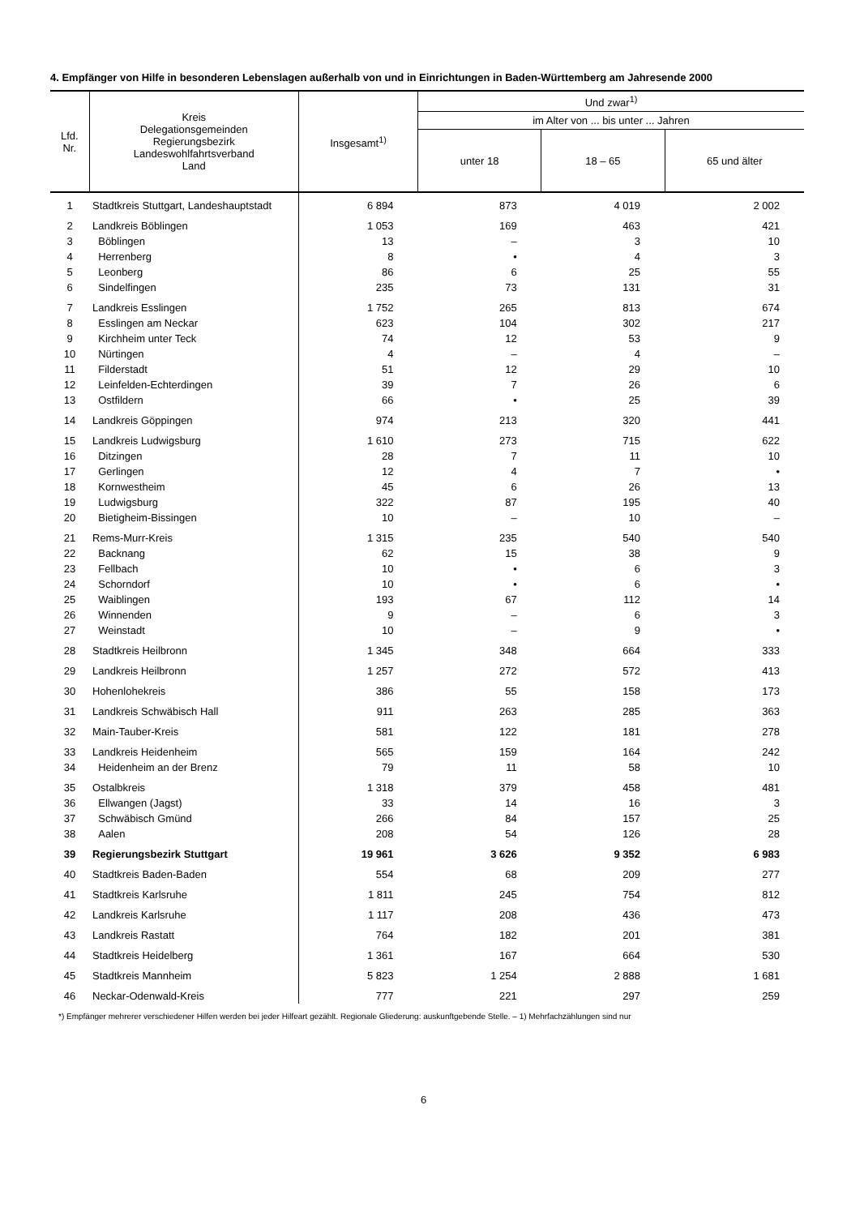4. Empfänger von Hilfe in besonderen Lebenslagen außerhalb von und in Einrichtungen in Baden-Württemberg am Jahresende 2000
| Lfd. Nr. | Kreis Delegationsgemeinden Regierungsbezirk Landeswohlfahrtsverband Land | Insgesamt<sup>1)</sup> | Und zwar<sup>1)</sup> | | |
| --- | --- | --- | --- | --- | --- |
| | | | im Alter von ... bis unter ... Jahren | | |
| | | | unter 18 | 18 – 65 | 65 und älter |
| 1 | Stadtkreis Stuttgart, Landeshauptstadt | 6 894 | 873 | 4 019 | 2 002 |
| 2 | Landkreis Böblingen | 1 053 | 169 | 463 | 421 |
| 3 | Böblingen | 13 | – | 3 | 10 |
| 4 | Herrenberg | 8 | • | 4 | 3 |
| 5 | Leonberg | 86 | 6 | 25 | 55 |
| 6 | Sindelfingen | 235 | 73 | 131 | 31 |
| 7 | Landkreis Esslingen | 1 752 | 265 | 813 | 674 |
| 8 | Esslingen am Neckar | 623 | 104 | 302 | 217 |
| 9 | Kirchheim unter Teck | 74 | 12 | 53 | 9 |
| 10 | Nürtingen | 4 | – | 4 | – |
| 11 | Filderstadt | 51 | 12 | 29 | 10 |
| 12 | Leinfelden-Echterdingen | 39 | 7 | 26 | 6 |
| 13 | Ostfildern | 66 | • | 25 | 39 |
| 14 | Landkreis Göppingen | 974 | 213 | 320 | 441 |
| 15 | Landkreis Ludwigsburg | 1 610 | 273 | 715 | 622 |
| 16 | Ditzingen | 28 | 7 | 11 | 10 |
| 17 | Gerlingen | 12 | 4 | 7 | • |
| 18 | Kornwestheim | 45 | 6 | 26 | 13 |
| 19 | Ludwigsburg | 322 | 87 | 195 | 40 |
| 20 | Bietigheim-Bissingen | 10 | – | 10 | – |
| 21 | Rems-Murr-Kreis | 1 315 | 235 | 540 | 540 |
| 22 | Backnang | 62 | 15 | 38 | 9 |
| 23 | Fellbach | 10 | • | 6 | 3 |
| 24 | Schorndorf | 10 | • | 6 | • |
| 25 | Waiblingen | 193 | 67 | 112 | 14 |
| 26 | Winnenden | 9 | – | 6 | 3 |
| 27 | Weinstadt | 10 | – | 9 | • |
| 28 | Stadtkreis Heilbronn | 1 345 | 348 | 664 | 333 |
| 29 | Landkreis Heilbronn | 1 257 | 272 | 572 | 413 |
| 30 | Hohenlohekreis | 386 | 55 | 158 | 173 |
| 31 | Landkreis Schwäbisch Hall | 911 | 263 | 285 | 363 |
| 32 | Main-Tauber-Kreis | 581 | 122 | 181 | 278 |
| 33 | Landkreis Heidenheim | 565 | 159 | 164 | 242 |
| 34 | Heidenheim an der Brenz | 79 | 11 | 58 | 10 |
| 35 | Ostalbkreis | 1 318 | 379 | 458 | 481 |
| 36 | Ellwangen (Jagst) | 33 | 14 | 16 | 3 |
| 37 | Schwäbisch Gmünd | 266 | 84 | 157 | 25 |
| 38 | Aalen | 208 | 54 | 126 | 28 |
| 39 | Regierungsbezirk Stuttgart | 19 961 | 3 626 | 9 352 | 6 983 |
| 40 | Stadtkreis Baden-Baden | 554 | 68 | 209 | 277 |
| 41 | Stadtkreis Karlsruhe | 1 811 | 245 | 754 | 812 |
| 42 | Landkreis Karlsruhe | 1 117 | 208 | 436 | 473 |
| 43 | Landkreis Rastatt | 764 | 182 | 201 | 381 |
| 44 | Stadtkreis Heidelberg | 1 361 | 167 | 664 | 530 |
| 45 | Stadtkreis Mannheim | 5 823 | 1 254 | 2 888 | 1 681 |
| 46 | Neckar-Odenwald-Kreis | 777 | 221 | 297 | 259 |
*) Empfänger mehrerer verschiedener Hilfen werden bei jeder Hilfeart gezählt. Regionale Gliederung: auskunftgebende Stelle. – 1) Mehrfachzählungen sind nur
6